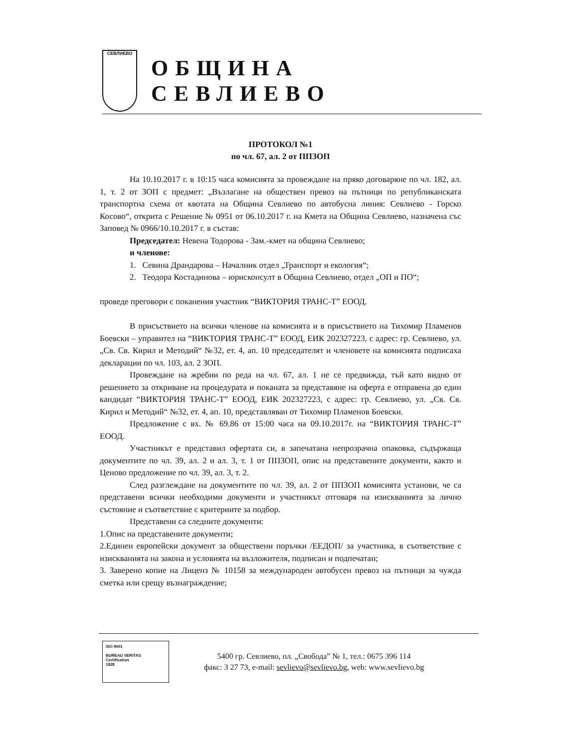СЕВЛИЕВО
ОБЩИНА СЕВЛИЕВО
ПРОТОКОЛ №1
по чл. 67, ал. 2 от ППЗОП
На 10.10.2017 г. в 10:15 часа комисията за провеждане на пряко договаряне по чл. 182, ал. 1, т. 2 от ЗОП с предмет: „Възлагане на обществен превоз на пътници по републиканската транспортна схема от квотата на Община Севлиево по автобусна линия: Севлиево - Горско Косово“, открита с Решение № 0951 от 06.10.2017 г. на Кмета на Община Севлиево, назначена със Заповед № 0966/10.10.2017 г. в състав:
Председател: Невена Тодорова - Зам.-кмет на община Севлиево;
и членове:
1. Севина Драндарова – Началник отдел „Транспорт и екология“;
2. Теодора Костадинова – юрисконсулт в Община Севлиево, отдел „ОП и ПО“;
проведе преговори с поканения участник “ВИКТОРИЯ ТРАНС-Т” ЕООД.
В присъствието на всички членове на комисията и в присъствието на Тихомир Пламенов Боевски – управител на “ВИКТОРИЯ ТРАНС-Т” ЕООД, ЕИК 202327223, с адрес: гр. Севлиево, ул. „Св. Св. Кирил и Методий“ №32, ет. 4, ап. 10 председателят и членовете на комисията подписаха декларации по чл. 103, ал. 2 ЗОП.
Провеждане на жребии по реда на чл. 67, ал. 1 не се предвижда, тъй като видно от решението за откриване на процедурата и поканата за представяне на оферта е отправена до един кандидат “ВИКТОРИЯ ТРАНС-Т” ЕООД, ЕИК 202327223, с адрес: гр. Севлиево, ул. „Св. Св. Кирил и Методий“ №32, ет. 4, ап. 10, представляван от Тихомир Пламенов Боевски.
Предложение с вх. № 69.86 от 15:00 часа на 09.10.2017г. на “ВИКТОРИЯ ТРАНС-Т” ЕООД.
Участникът е представил офертата си, в запечатана непрозрачна опаковка, съдържаща документите по чл. 39, ал. 2 и ал. 3, т. 1 от ППЗОП, опис на представените документи, както и Ценово предложение по чл. 39, ал. 3, т. 2.
След разглеждане на документите по чл. 39, ал. 2 от ППЗОП комисията установи, че са представени всички необходими документи и участникът отговаря на изискванията за лично състояние и съответствие с критериите за подбор.
Представени са следните документи:
1.Опис на представените документи;
2.Единен европейски документ за обществени поръчки /ЕЕДОП/ за участника, в съответствие с изискванията на закона и условията на възложителя, подписан и подпечатан;
3. Заверено копие на Лиценз № 10158 за международен автобусен превоз на пътници за чужда сметка или срещу възнаграждение;
ISO 9001
BUREAU VERITAS
Certification
1828
5400 гр. Севлиево, пл. „Свобода” № 1, тел.: 0675 396 114
факс: 3 27 73, e-mail: sevlievo@sevlievo.bg, web: www.sevlievo.bg